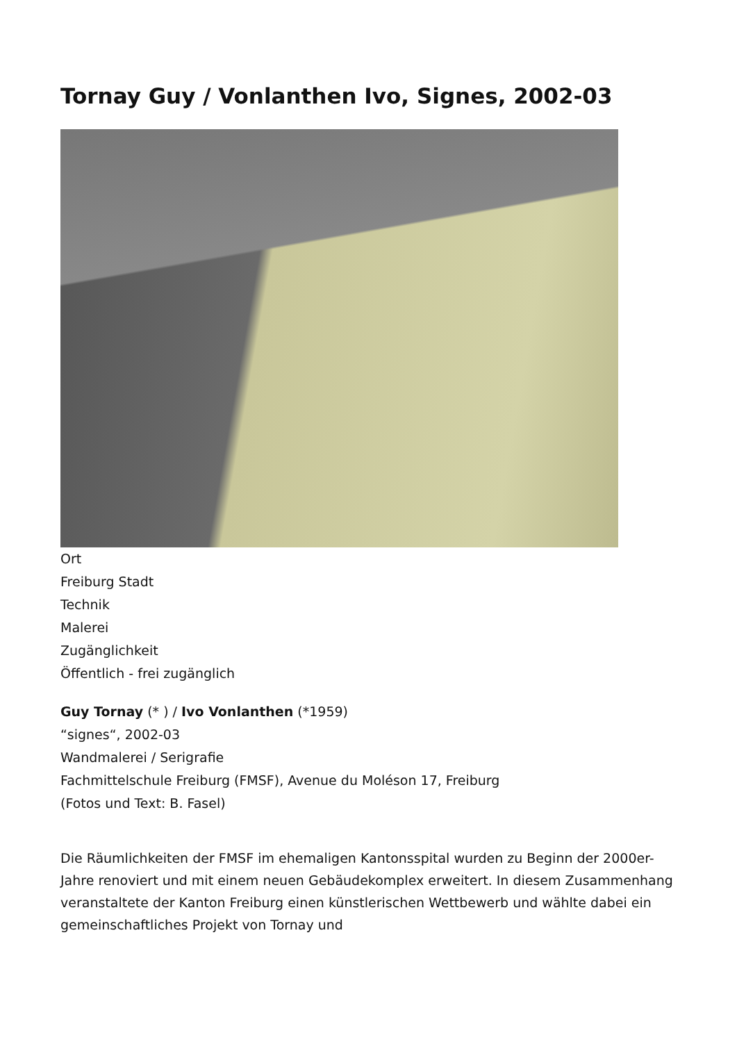Tornay Guy / Vonlanthen Ivo, Signes, 2002-03
Ort
Freiburg Stadt
Technik
Malerei
Zugänglichkeit
Öffentlich - frei zugänglich
Guy Tornay (* ) / Ivo Vonlanthen (*1959)
“signes“, 2002-03
Wandmalerei / Serigrafie
Fachmittelschule Freiburg (FMSF), Avenue du Moléson 17, Freiburg
(Fotos und Text: B. Fasel)
Die Räumlichkeiten der FMSF im ehemaligen Kantonsspital wurden zu Beginn der 2000er-Jahre renoviert und mit einem neuen Gebäudekomplex erweitert. In diesem Zusammenhang veranstaltete der Kanton Freiburg einen künstlerischen Wettbewerb und wählte dabei ein gemeinschaftliches Projekt von Tornay und